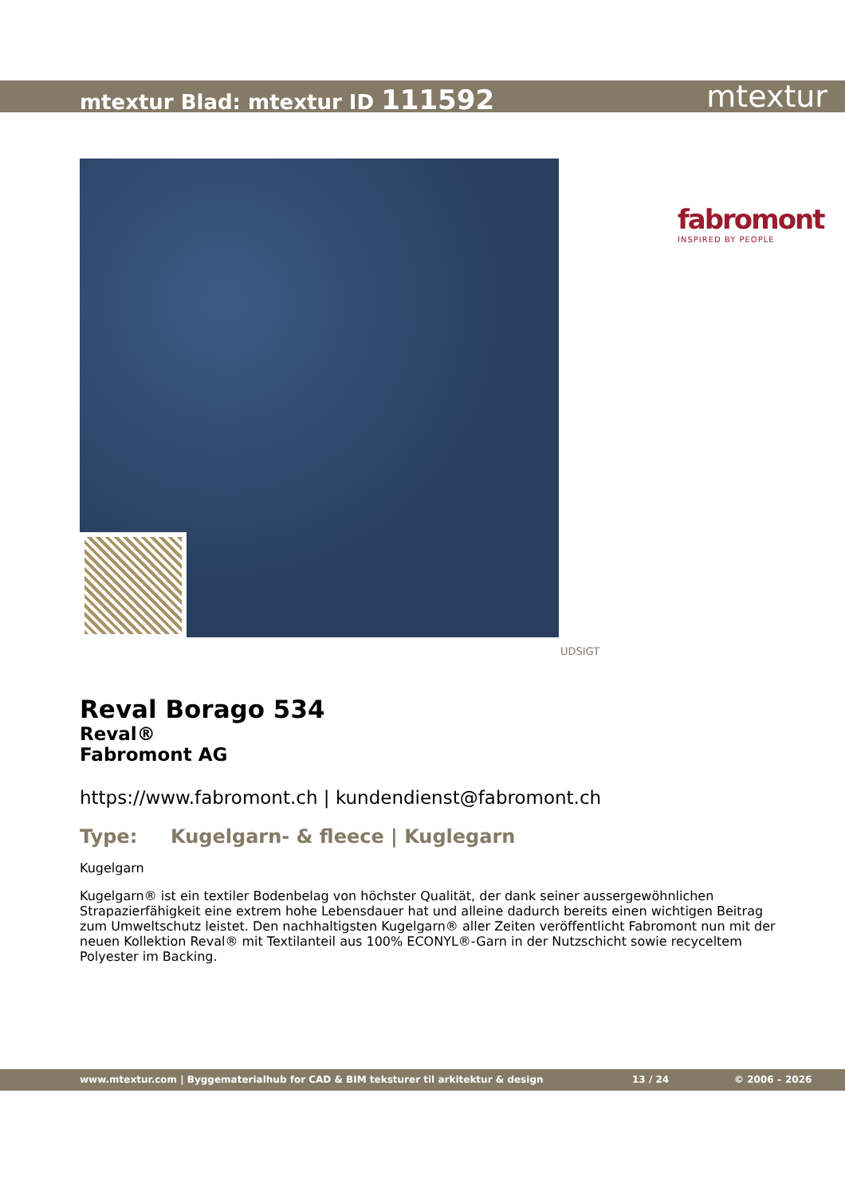mtextur Blad: mtextur ID 111592 mtextur
fabromont
INSPIRED BY PEOPLE
UDSIGT
Reval Borago 534
Reval®
Fabromont AG
https://www.fabromont.ch | kundendienst@fabromont.ch
Type: Kugelgarn- & fleece | Kuglegarn
Kugelgarn
Kugelgarn® ist ein textiler Bodenbelag von höchster Qualität, der dank seiner aussergewöhnlichen Strapazierfähigkeit eine extrem hohe Lebensdauer hat und alleine dadurch bereits einen wichtigen Beitrag zum Umweltschutz leistet. Den nachhaltigsten Kugelgarn® aller Zeiten veröffentlicht Fabromont nun mit der neuen Kollektion Reval® mit Textilanteil aus 100% ECONYL®-Garn in der Nutzschicht sowie recyceltem Polyester im Backing.
www.mtextur.com | Byggematerialhub for CAD & BIM teksturer til arkitektur & design 13 / 24 © 2006 – 2026